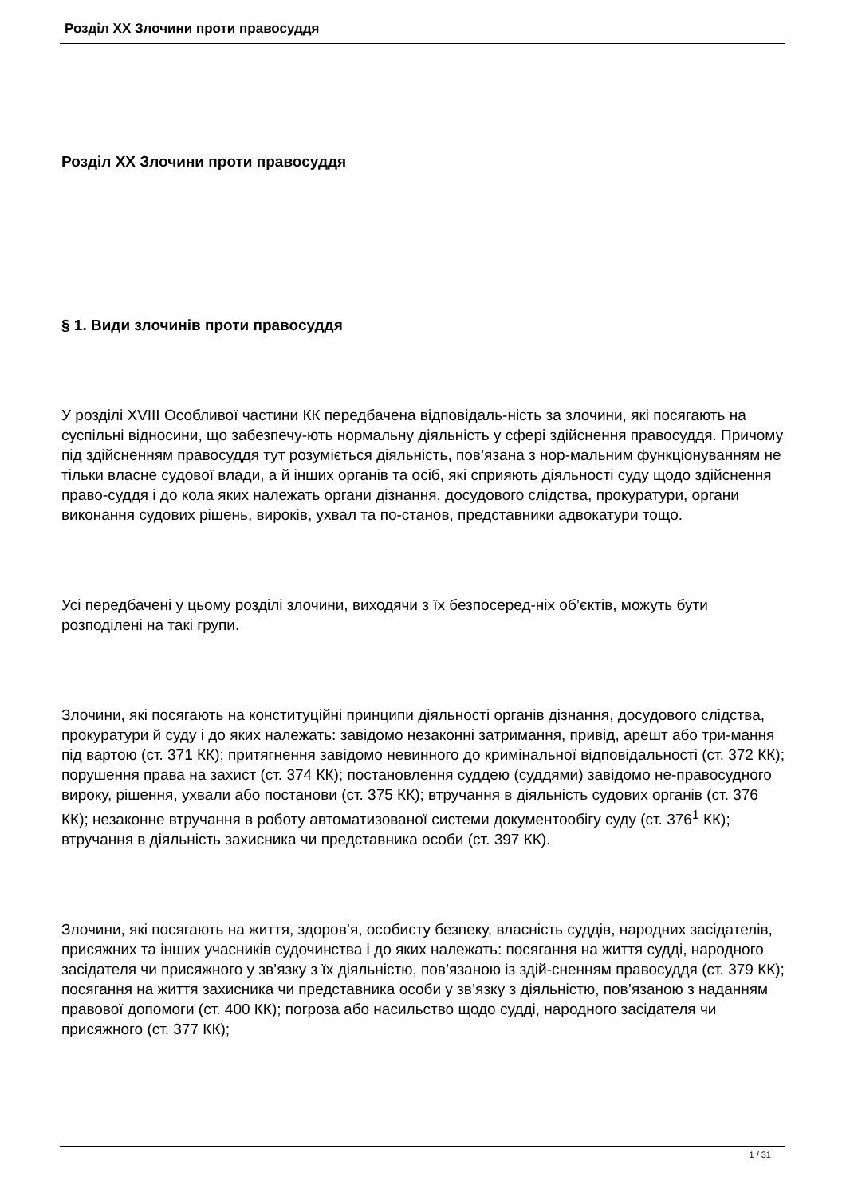Розділ XX Злочини проти правосуддя
Розділ XX Злочини проти правосуддя
§ 1. Види злочинів проти правосуддя
У розділі XVIII Особливої частини КК передбачена відповідаль-ність за злочини, які посягають на суспільні відносини, що забезпечу-ють нормальну діяльність у сфері здійснення правосуддя. Причому під здійсненням правосуддя тут розуміється діяльність, пов’язана з нор-мальним функціонуванням не тільки власне судової влади, а й інших органів та осіб, які сприяють діяльності суду щодо здійснення право-суддя і до кола яких належать органи дізнання, досудового слідства, прокуратури, органи виконання судових рішень, вироків, ухвал та по-станов, представники адвокатури тощо.
Усі передбачені у цьому розділі злочини, виходячи з їх безпосеред-ніх об’єктів, можуть бути розподілені на такі групи.
Злочини, які посягають на конституційні принципи діяльності органів дізнання, досудового слідства, прокуратури й суду і до яких належать: завідомо незаконні затримання, привід, арешт або три-мання під вартою (ст. 371 КК); притягнення завідомо невинного до кримінальної відповідальності (ст. 372 КК); порушення права на захист (ст. 374 КК); постановлення суддею (суддями) завідомо не-правосудного вироку, рішення, ухвали або постанови (ст. 375 КК); втручання в діяльність судових органів (ст. 376 КК); незаконне втручання в роботу автоматизованої системи документообігу суду (ст. 376<sup>1</sup> КК); втручання в діяльність захисника чи представника особи (ст. 397 КК).
Злочини, які посягають на життя, здоров’я, особисту безпеку, власність суддів, народних засідателів, присяжних та інших учасників судочинства і до яких належать: посягання на життя судді, народного засідателя чи присяжного у зв’язку з їх діяльністю, пов’язаною із здій-сненням правосуддя (ст. 379 КК); посягання на життя захисника чи представника особи у зв’язку з діяльністю, пов’язаною з наданням правової допомоги (ст. 400 КК); погроза або насильство щодо судді, народного засідателя чи присяжного (ст. 377 КК);
1 / 31